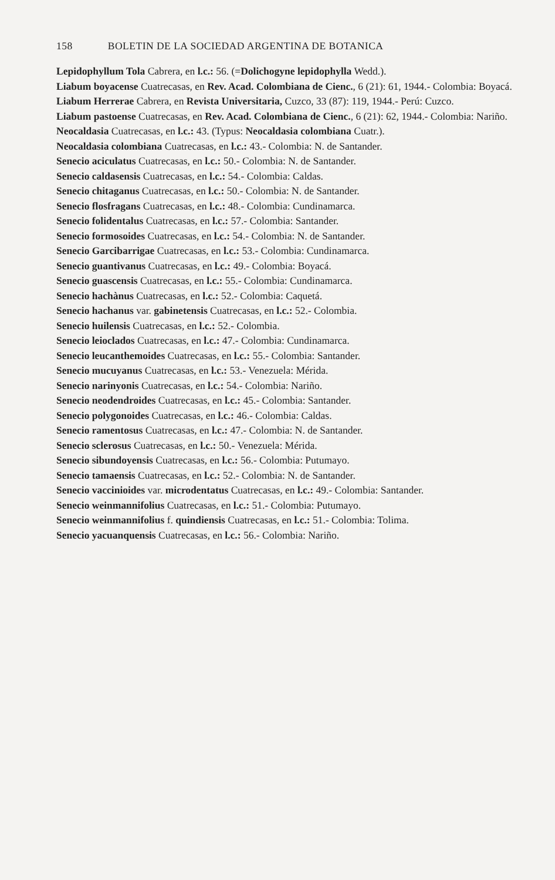158 BOLETIN DE LA SOCIEDAD ARGENTINA DE BOTANICA
Lepidophyllum Tola Cabrera, en l.c.: 56. (=Dolichogyne lepidophylla Wedd.).
Liabum boyacense Cuatrecasas, en Rev. Acad. Colombiana de Cienc., 6 (21): 61, 1944.- Colombia: Boyacá.
Liabum Herrerae Cabrera, en Revista Universitaria, Cuzco, 33 (87): 119, 1944.- Perú: Cuzco.
Liabum pastoense Cuatrecasas, en Rev. Acad. Colombiana de Cienc., 6 (21): 62, 1944.- Colombia: Nariño.
Neocaldasia Cuatrecasas, en l.c.: 43. (Typus: Neocaldasia colombiana Cuatr.).
Neocaldasia colombiana Cuatrecasas, en l.c.: 43.- Colombia: N. de Santander.
Senecio aciculatus Cuatrecasas, en l.c.: 50.- Colombia: N. de Santander.
Senecio caldasensis Cuatrecasas, en l.c.: 54.- Colombia: Caldas.
Senecio chitaganus Cuatrecasas, en l.c.: 50.- Colombia: N. de Santander.
Senecio flosfragans Cuatrecasas, en l.c.: 48.- Colombia: Cundinamarca.
Senecio folidentalus Cuatrecasas, en l.c.: 57.- Colombia: Santander.
Senecio formosoides Cuatrecasas, en l.c.: 54.- Colombia: N. de Santander.
Senecio Garcibarrigae Cuatrecasas, en l.c.: 53.- Colombia: Cundinamarca.
Senecio guantivanus Cuatrecasas, en l.c.: 49.- Colombia: Boyacá.
Senecio guascensis Cuatrecasas, en l.c.: 55.- Colombia: Cundinamarca.
Senecio hachànus Cuatrecasas, en l.c.: 52.- Colombia: Caquetá.
Senecio hachanus var. gabinetensis Cuatrecasas, en l.c.: 52.- Colombia.
Senecio huilensis Cuatrecasas, en l.c.: 52.- Colombia.
Senecio leioclados Cuatrecasas, en l.c.: 47.- Colombia: Cundinamarca.
Senecio leucanthemoides Cuatrecasas, en l.c.: 55.- Colombia: Santander.
Senecio mucuyanus Cuatrecasas, en l.c.: 53.- Venezuela: Mérida.
Senecio narinyonis Cuatrecasas, en l.c.: 54.- Colombia: Nariño.
Senecio neodendroides Cuatrecasas, en l.c.: 45.- Colombia: Santander.
Senecio polygonoides Cuatrecasas, en l.c.: 46.- Colombia: Caldas.
Senecio ramentosus Cuatrecasas, en l.c.: 47.- Colombia: N. de Santander.
Senecio sclerosus Cuatrecasas, en l.c.: 50.- Venezuela: Mérida.
Senecio sibundoyensis Cuatrecasas, en l.c.: 56.- Colombia: Putumayo.
Senecio tamaensis Cuatrecasas, en l.c.: 52.- Colombia: N. de Santander.
Senecio vaccinioides var. microdentatus Cuatrecasas, en l.c.: 49.- Colombia: Santander.
Senecio weinmannifolius Cuatrecasas, en l.c.: 51.- Colombia: Putumayo.
Senecio weinmannifolius f. quindiensis Cuatrecasas, en l.c.: 51.- Colombia: Tolima.
Senecio yacuanquensis Cuatrecasas, en l.c.: 56.- Colombia: Nariño.